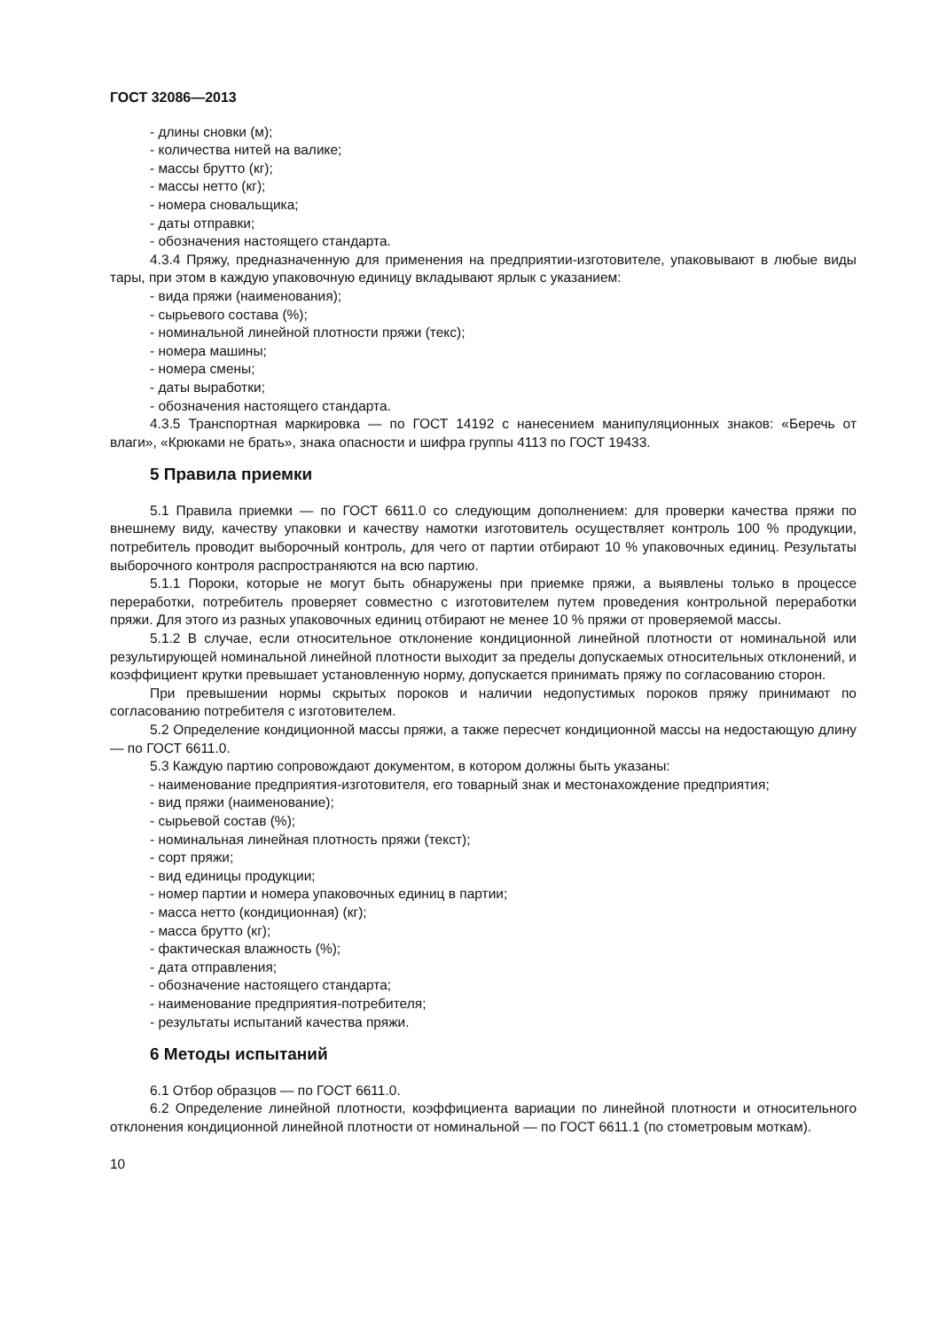ГОСТ 32086—2013
- длины сновки (м);
- количества нитей на валике;
- массы брутто (кг);
- массы нетто (кг);
- номера сновальщика;
- даты отправки;
- обозначения настоящего стандарта.
4.3.4 Пряжу, предназначенную для применения на предприятии-изготовителе, упаковывают в любые виды тары, при этом в каждую упаковочную единицу вкладывают ярлык с указанием:
- вида пряжи (наименования);
- сырьевого состава (%);
- номинальной линейной плотности пряжи (текс);
- номера машины;
- номера смены;
- даты выработки;
- обозначения настоящего стандарта.
4.3.5 Транспортная маркировка — по ГОСТ 14192 с нанесением манипуляционных знаков: «Беречь от влаги», «Крюками не брать», знака опасности и шифра группы 4113 по ГОСТ 19433.
5 Правила приемки
5.1 Правила приемки — по ГОСТ 6611.0 со следующим дополнением: для проверки качества пряжи по внешнему виду, качеству упаковки и качеству намотки изготовитель осуществляет контроль 100 % продукции, потребитель проводит выборочный контроль, для чего от партии отбирают 10 % упаковочных единиц. Результаты выборочного контроля распространяются на всю партию.
5.1.1 Пороки, которые не могут быть обнаружены при приемке пряжи, а выявлены только в процессе переработки, потребитель проверяет совместно с изготовителем путем проведения контрольной переработки пряжи. Для этого из разных упаковочных единиц отбирают не менее 10 % пряжи от проверяемой массы.
5.1.2 В случае, если относительное отклонение кондиционной линейной плотности от номинальной или результирующей номинальной линейной плотности выходит за пределы допускаемых относительных отклонений, и коэффициент крутки превышает установленную норму, допускается принимать пряжу по согласованию сторон.
При превышении нормы скрытых пороков и наличии недопустимых пороков пряжу принимают по согласованию потребителя с изготовителем.
5.2 Определение кондиционной массы пряжи, а также пересчет кондиционной массы на недостающую длину — по ГОСТ 6611.0.
5.3 Каждую партию сопровождают документом, в котором должны быть указаны:
- наименование предприятия-изготовителя, его товарный знак и местонахождение предприятия;
- вид пряжи (наименование);
- сырьевой состав (%);
- номинальная линейная плотность пряжи (текст);
- сорт пряжи;
- вид единицы продукции;
- номер партии и номера упаковочных единиц в партии;
- масса нетто (кондиционная) (кг);
- масса брутто (кг);
- фактическая влажность (%);
- дата отправления;
- обозначение настоящего стандарта;
- наименование предприятия-потребителя;
- результаты испытаний качества пряжи.
6 Методы испытаний
6.1 Отбор образцов — по ГОСТ 6611.0.
6.2 Определение линейной плотности, коэффициента вариации по линейной плотности и относительного отклонения кондиционной линейной плотности от номинальной — по ГОСТ 6611.1 (по стометровым моткам).
10